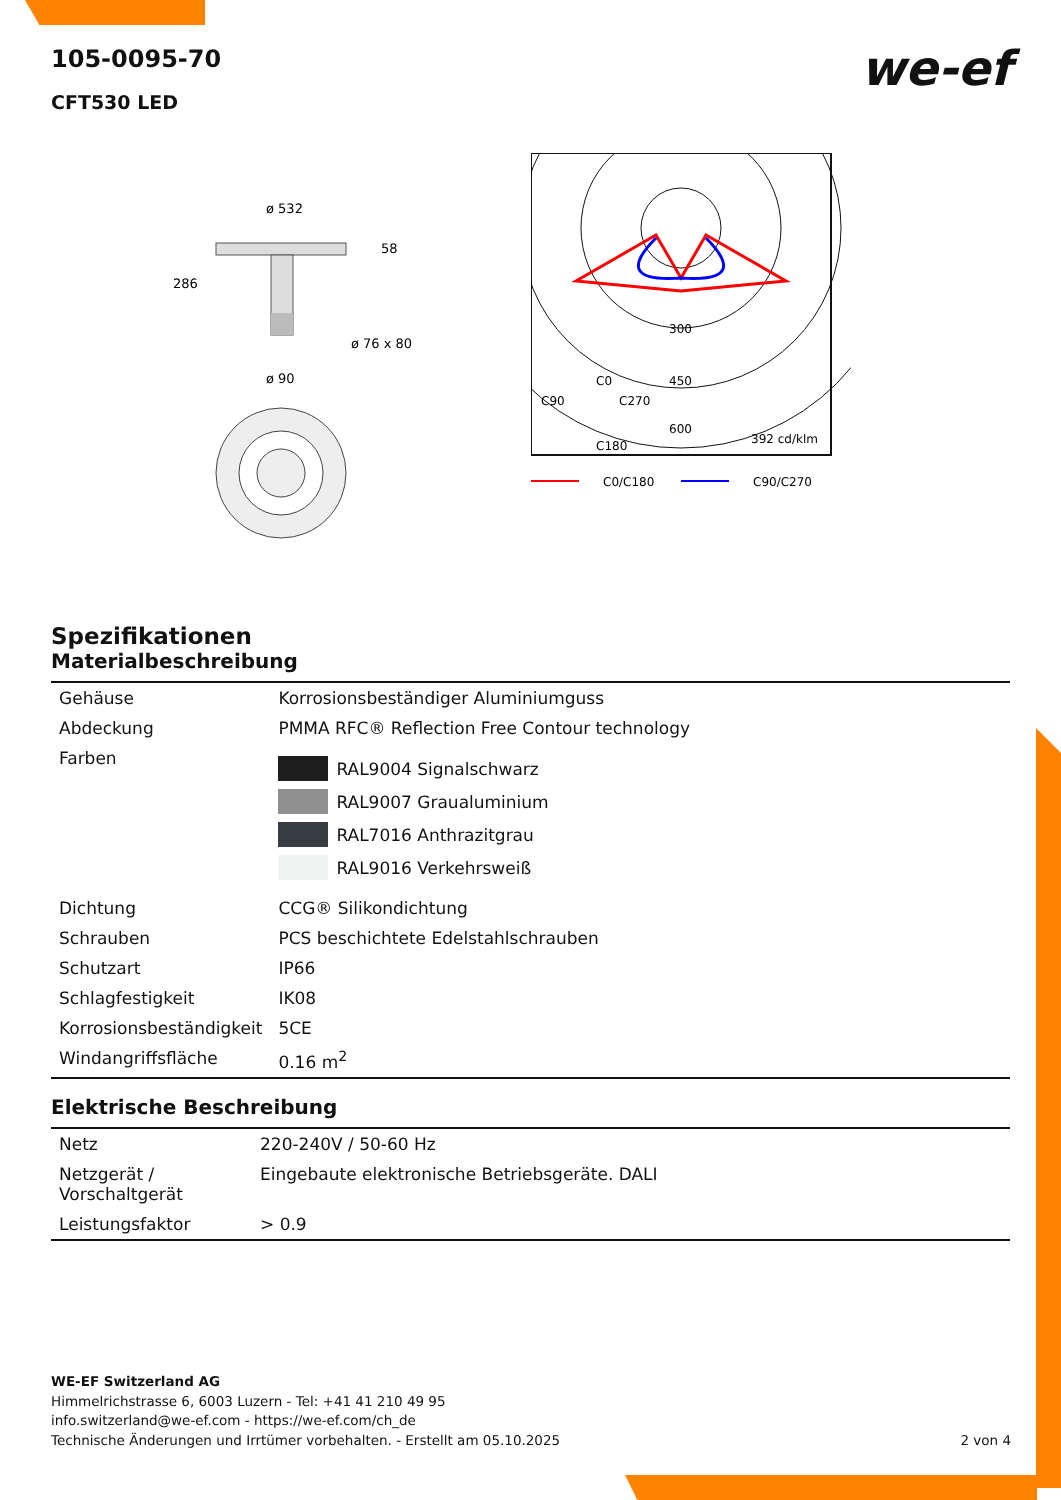we-ef
105-0095-70
CFT530 LED
ø 532
58
286
ø 76 x 80
ø 90
300
450
600
392 cd/klm
C90
C0
C270
C180
C0/C180
C90/C270
Spezifikationen
Materialbeschreibung
| Gehäuse | Korrosionsbeständiger Aluminiumguss |
| Abdeckung | PMMA RFC® Reflection Free Contour technology |
| Farben | RAL9004 Signalschwarz RAL9007 Graualuminium RAL7016 Anthrazitgrau RAL9016 Verkehrsweiß |
| Dichtung | CCG® Silikondichtung |
| Schrauben | PCS beschichtete Edelstahlschrauben |
| Schutzart | IP66 |
| Schlagfestigkeit | IK08 |
| Korrosionsbeständigkeit | 5CE |
| Windangriffsfläche | 0.16 m<sup>2</sup> |
Elektrische Beschreibung
| Netz | 220-240V / 50-60 Hz |
| Netzgerät / Vorschaltgerät | Eingebaute elektronische Betriebsgeräte. DALI |
| Leistungsfaktor | > 0.9 |
WE-EF Switzerland AG
Himmelrichstrasse 6, 6003 Luzern - Tel: +41 41 210 49 95
info.switzerland@we-ef.com - https://we-ef.com/ch_de
Technische Änderungen und Irrtümer vorbehalten. - Erstellt am 05.10.2025 2 von 4